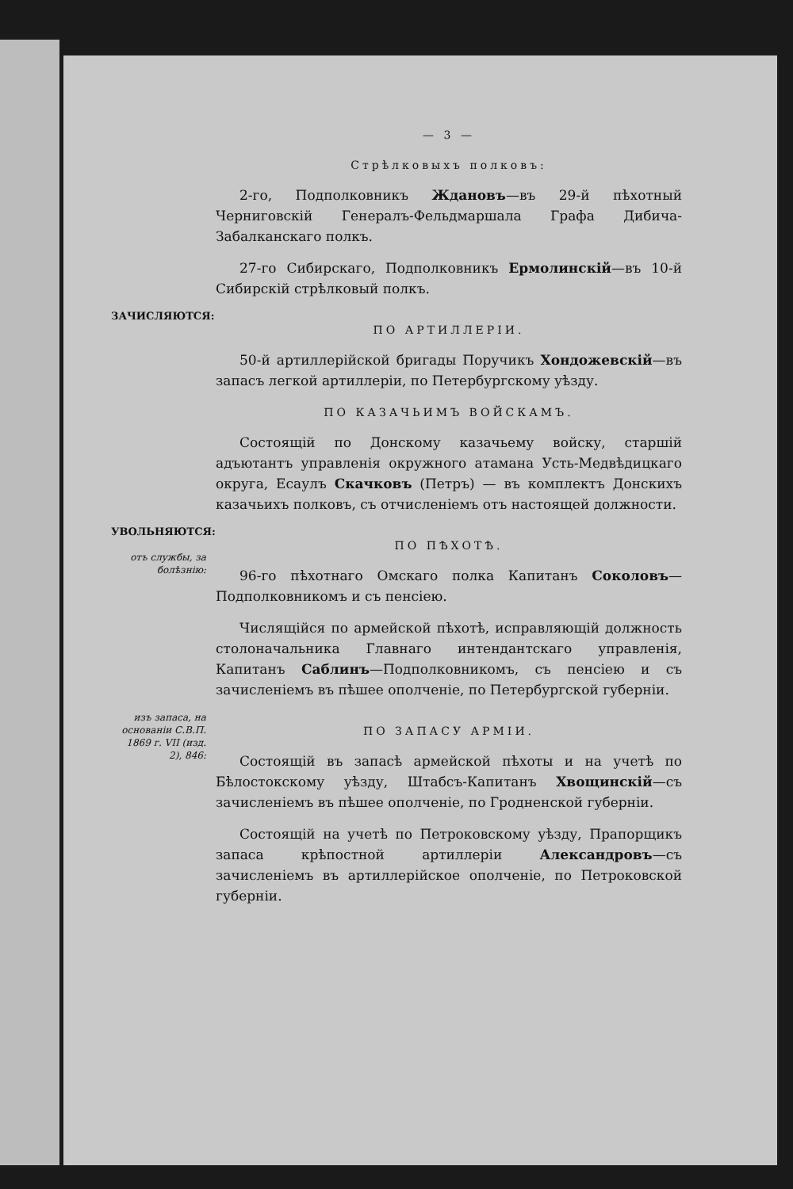— 3 —
Стрѣлковыхъ полковъ:
2-го, Подполковникъ Ждановъ—въ 29-й пѣхотный Черниговскій Генералъ-Фельдмаршала Графа Дибича-Забалканскаго полкъ.
27-го Сибирскаго, Подполковникъ Ермолинскій—въ 10-й Сибирскій стрѣлковый полкъ.
ЗАЧИСЛЯЮТСЯ:
ПО АРТИЛЛЕРІИ.
50-й артиллерійской бригады Поручикъ Хондожевскій—въ запасъ легкой артиллеріи, по Петербургскому уѣзду.
ПО КАЗАЧЬИМЪ ВОЙСКАМЪ.
Состоящій по Донскому казачьему войску, старшій адъютантъ управленія окружного атамана Усть-Медвѣдицкаго округа, Есаулъ Скачковъ (Петръ) — въ комплектъ Донскихъ казачьихъ полковъ, съ отчисленіемъ отъ настоящей должности.
УВОЛЬНЯЮТСЯ:
отъ службы, за болѣзнію:
ПО ПѢХОТѢ.
96-го пѣхотнаго Омскаго полка Капитанъ Соколовъ—Подполковникомъ и съ пенсіею.
Числящійся по армейской пѣхотѣ, исправляющій должность столоначальника Главнаго интендантскаго управленія, Капитанъ Саблинъ—Подполковникомъ, съ пенсіею и съ зачисленіемъ въ пѣшее ополченіе, по Петербургской губерніи.
изъ запаса, на основаніи С.В.П. 1869 г. VII (изд. 2), 846:
ПО ЗАПАСУ АРМІИ.
Состоящій въ запасѣ армейской пѣхоты и на учетѣ по Бѣлостокскому уѣзду, Штабсъ-Капитанъ Хвощинскій—съ зачисленіемъ въ пѣшее ополченіе, по Гродненской губерніи.
Состоящій на учетѣ по Петроковскому уѣзду, Прапорщикъ запаса крѣпостной артиллеріи Александровъ—съ зачисленіемъ въ артиллерійское ополченіе, по Петроковской губерніи.